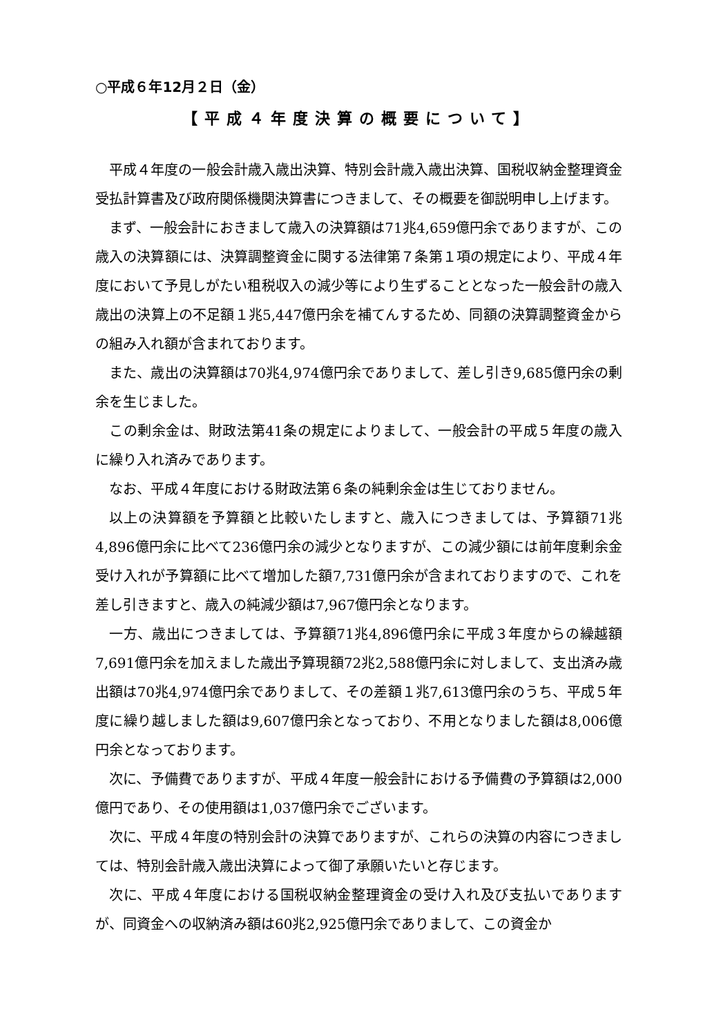○平成６年12月２日（金）
【平成４年度決算の概要について】
平成４年度の一般会計歳入歳出決算、特別会計歳入歳出決算、国税収納金整理資金受払計算書及び政府関係機関決算書につきまして、その概要を御説明申し上げます。
まず、一般会計におきまして歳入の決算額は71兆4,659億円余でありますが、この歳入の決算額には、決算調整資金に関する法律第７条第１項の規定により、平成４年度において予見しがたい租税収入の減少等により生ずることとなった一般会計の歳入歳出の決算上の不足額１兆5,447億円余を補てんするため、同額の決算調整資金からの組み入れ額が含まれております。
また、歳出の決算額は70兆4,974億円余でありまして、差し引き9,685億円余の剰余を生じました。
この剰余金は、財政法第41条の規定によりまして、一般会計の平成５年度の歳入に繰り入れ済みであります。
なお、平成４年度における財政法第６条の純剰余金は生じておりません。
以上の決算額を予算額と比較いたしますと、歳入につきましては、予算額71兆4,896億円余に比べて236億円余の減少となりますが、この減少額には前年度剰余金受け入れが予算額に比べて増加した額7,731億円余が含まれておりますので、これを差し引きますと、歳入の純減少額は7,967億円余となります。
一方、歳出につきましては、予算額71兆4,896億円余に平成３年度からの繰越額7,691億円余を加えました歳出予算現額72兆2,588億円余に対しまして、支出済み歳出額は70兆4,974億円余でありまして、その差額１兆7,613億円余のうち、平成５年度に繰り越しました額は9,607億円余となっており、不用となりました額は8,006億円余となっております。
次に、予備費でありますが、平成４年度一般会計における予備費の予算額は2,000億円であり、その使用額は1,037億円余でございます。
次に、平成４年度の特別会計の決算でありますが、これらの決算の内容につきましては、特別会計歳入歳出決算によって御了承願いたいと存じます。
次に、平成４年度における国税収納金整理資金の受け入れ及び支払いでありますが、同資金への収納済み額は60兆2,925億円余でありまして、この資金か